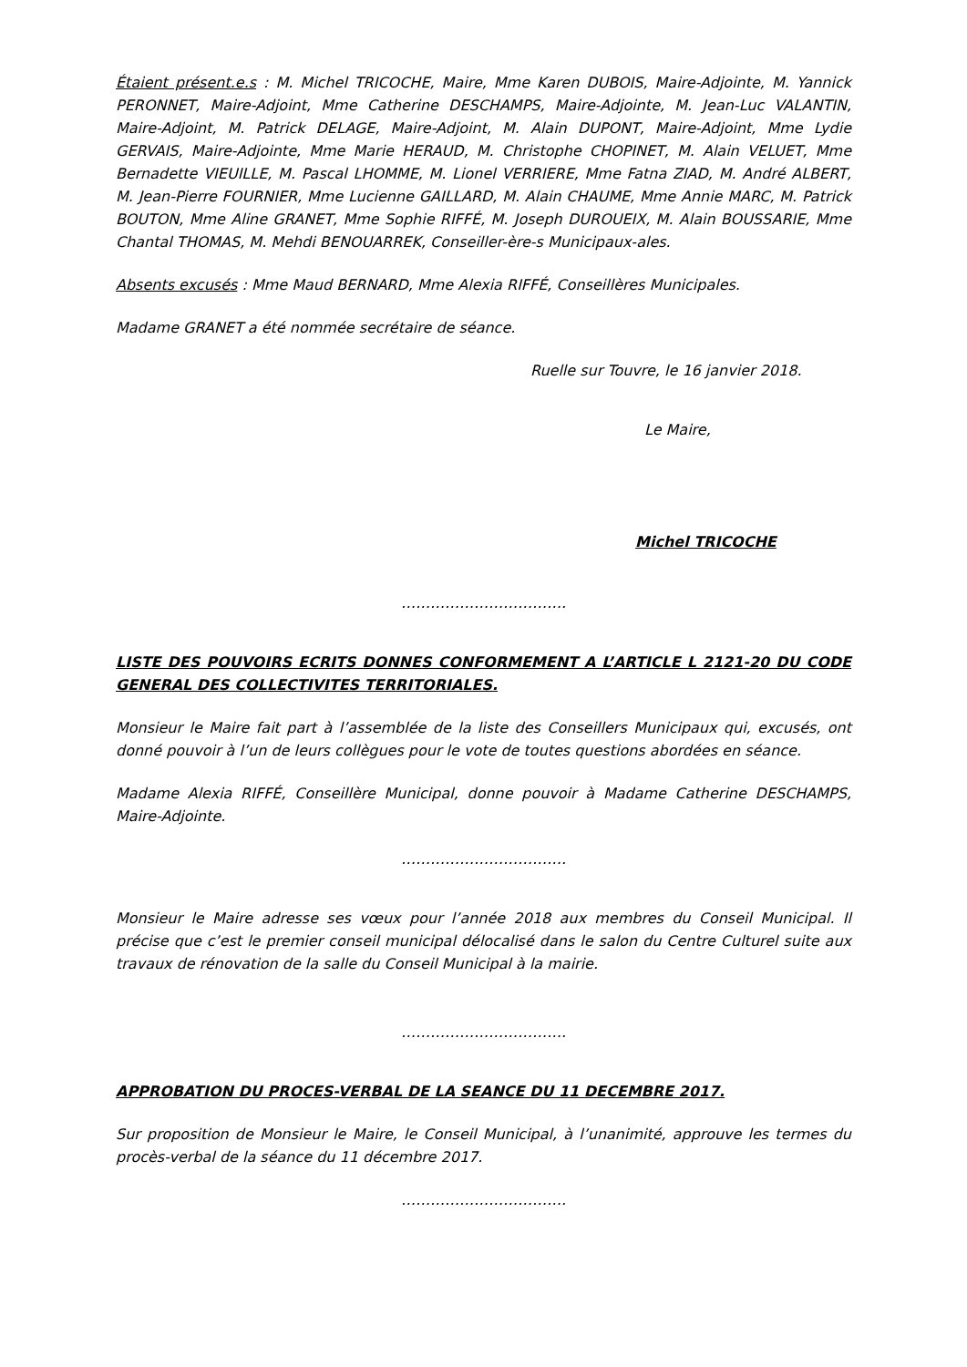Étaient présent.e.s : M. Michel TRICOCHE, Maire, Mme Karen DUBOIS, Maire-Adjointe, M. Yannick PERONNET, Maire-Adjoint, Mme Catherine DESCHAMPS, Maire-Adjointe, M. Jean-Luc VALANTIN, Maire-Adjoint, M. Patrick DELAGE, Maire-Adjoint, M. Alain DUPONT, Maire-Adjoint, Mme Lydie GERVAIS, Maire-Adjointe, Mme Marie HERAUD, M. Christophe CHOPINET, M. Alain VELUET, Mme Bernadette VIEUILLE, M. Pascal LHOMME, M. Lionel VERRIERE, Mme Fatna ZIAD, M. André ALBERT, M. Jean-Pierre FOURNIER, Mme Lucienne GAILLARD, M. Alain CHAUME, Mme Annie MARC, M. Patrick BOUTON, Mme Aline GRANET, Mme Sophie RIFFÉ, M. Joseph DUROUEIX, M. Alain BOUSSARIE, Mme Chantal THOMAS, M. Mehdi BENOUARREK, Conseiller-ère-s Municipaux-ales.
Absents excusés : Mme Maud BERNARD, Mme Alexia RIFFÉ, Conseillères Municipales.
Madame GRANET a été nommée secrétaire de séance.
Ruelle sur Touvre, le 16 janvier 2018.
Le Maire,
Michel TRICOCHE
…………………………….
LISTE DES POUVOIRS ECRITS DONNES CONFORMEMENT A L’ARTICLE L 2121-20 DU CODE GENERAL DES COLLECTIVITES TERRITORIALES.
Monsieur le Maire fait part à l’assemblée de la liste des Conseillers Municipaux qui, excusés, ont donné pouvoir à l’un de leurs collègues pour le vote de toutes questions abordées en séance.
Madame Alexia RIFFÉ, Conseillère Municipal, donne pouvoir à Madame Catherine DESCHAMPS, Maire-Adjointe.
…………………………….
Monsieur le Maire adresse ses vœux pour l’année 2018 aux membres du Conseil Municipal. Il précise que c’est le premier conseil municipal délocalisé dans le salon du Centre Culturel suite aux travaux de rénovation de la salle du Conseil Municipal à la mairie.
…………………………….
APPROBATION DU PROCES-VERBAL DE LA SEANCE DU 11 DECEMBRE 2017.
Sur proposition de Monsieur le Maire, le Conseil Municipal, à l’unanimité, approuve les termes du procès-verbal de la séance du 11 décembre 2017.
…………………………….